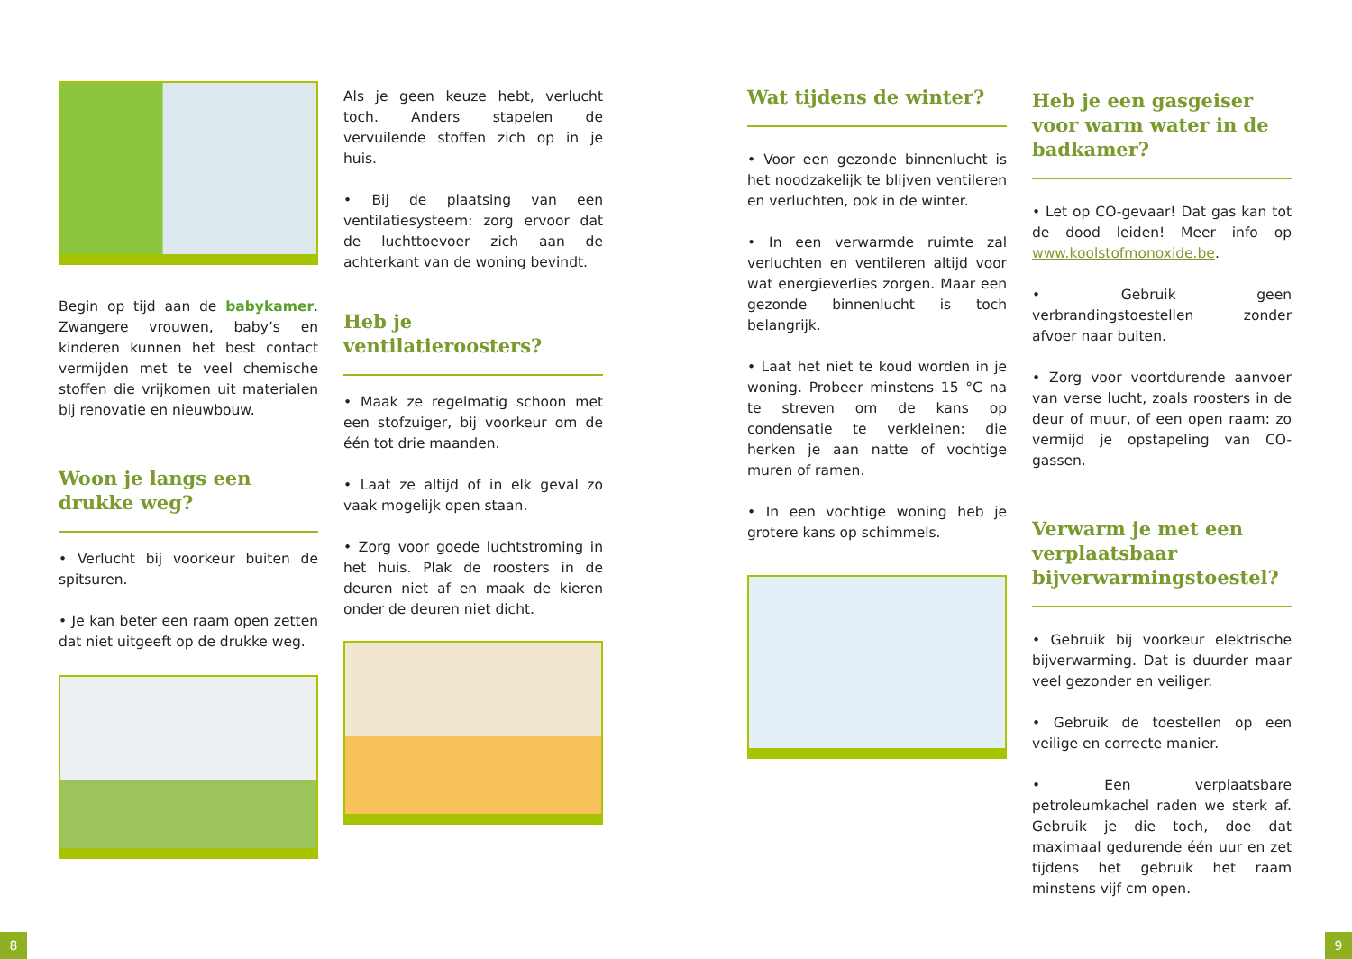Begin op tijd aan de babykamer. Zwangere vrouwen, baby’s en kinderen kunnen het best contact vermijden met te veel chemische stoffen die vrijkomen uit materialen bij renovatie en nieuwbouw.
Woon je langs een drukke weg?
• Verlucht bij voorkeur buiten de spitsuren.
• Je kan beter een raam open zetten dat niet uitgeeft op de drukke weg.
Als je geen keuze hebt, verlucht toch. Anders stapelen de vervuilende stoffen zich op in je huis.
• Bij de plaatsing van een ventilatiesysteem: zorg ervoor dat de luchttoevoer zich aan de achterkant van de woning bevindt.
Heb je ventilatieroosters?
• Maak ze regelmatig schoon met een stofzuiger, bij voorkeur om de één tot drie maanden.
• Laat ze altijd of in elk geval zo vaak mogelijk open staan.
• Zorg voor goede luchtstroming in het huis. Plak de roosters in de deuren niet af en maak de kieren onder de deuren niet dicht.
Wat tijdens de winter?
• Voor een gezonde binnenlucht is het noodzakelijk te blijven ventileren en verluchten, ook in de winter.
• In een verwarmde ruimte zal verluchten en ventileren altijd voor wat energieverlies zorgen. Maar een gezonde binnenlucht is toch belangrijk.
• Laat het niet te koud worden in je woning. Probeer minstens 15 °C na te streven om de kans op condensatie te verkleinen: die herken je aan natte of vochtige muren of ramen.
• In een vochtige woning heb je grotere kans op schimmels.
Heb je een gasgeiser voor warm water in de badkamer?
• Let op CO-gevaar! Dat gas kan tot de dood leiden! Meer info op www.koolstofmonoxide.be.
• Gebruik geen verbrandingstoestellen zonder afvoer naar buiten.
• Zorg voor voortdurende aanvoer van verse lucht, zoals roosters in de deur of muur, of een open raam: zo vermijd je opstapeling van CO-gassen.
Verwarm je met een verplaatsbaar bijverwarmingstoestel?
• Gebruik bij voorkeur elektrische bijverwarming. Dat is duurder maar veel gezonder en veiliger.
• Gebruik de toestellen op een veilige en correcte manier.
• Een verplaatsbare petroleumkachel raden we sterk af. Gebruik je die toch, doe dat maximaal gedurende één uur en zet tijdens het gebruik het raam minstens vijf cm open.
8 9